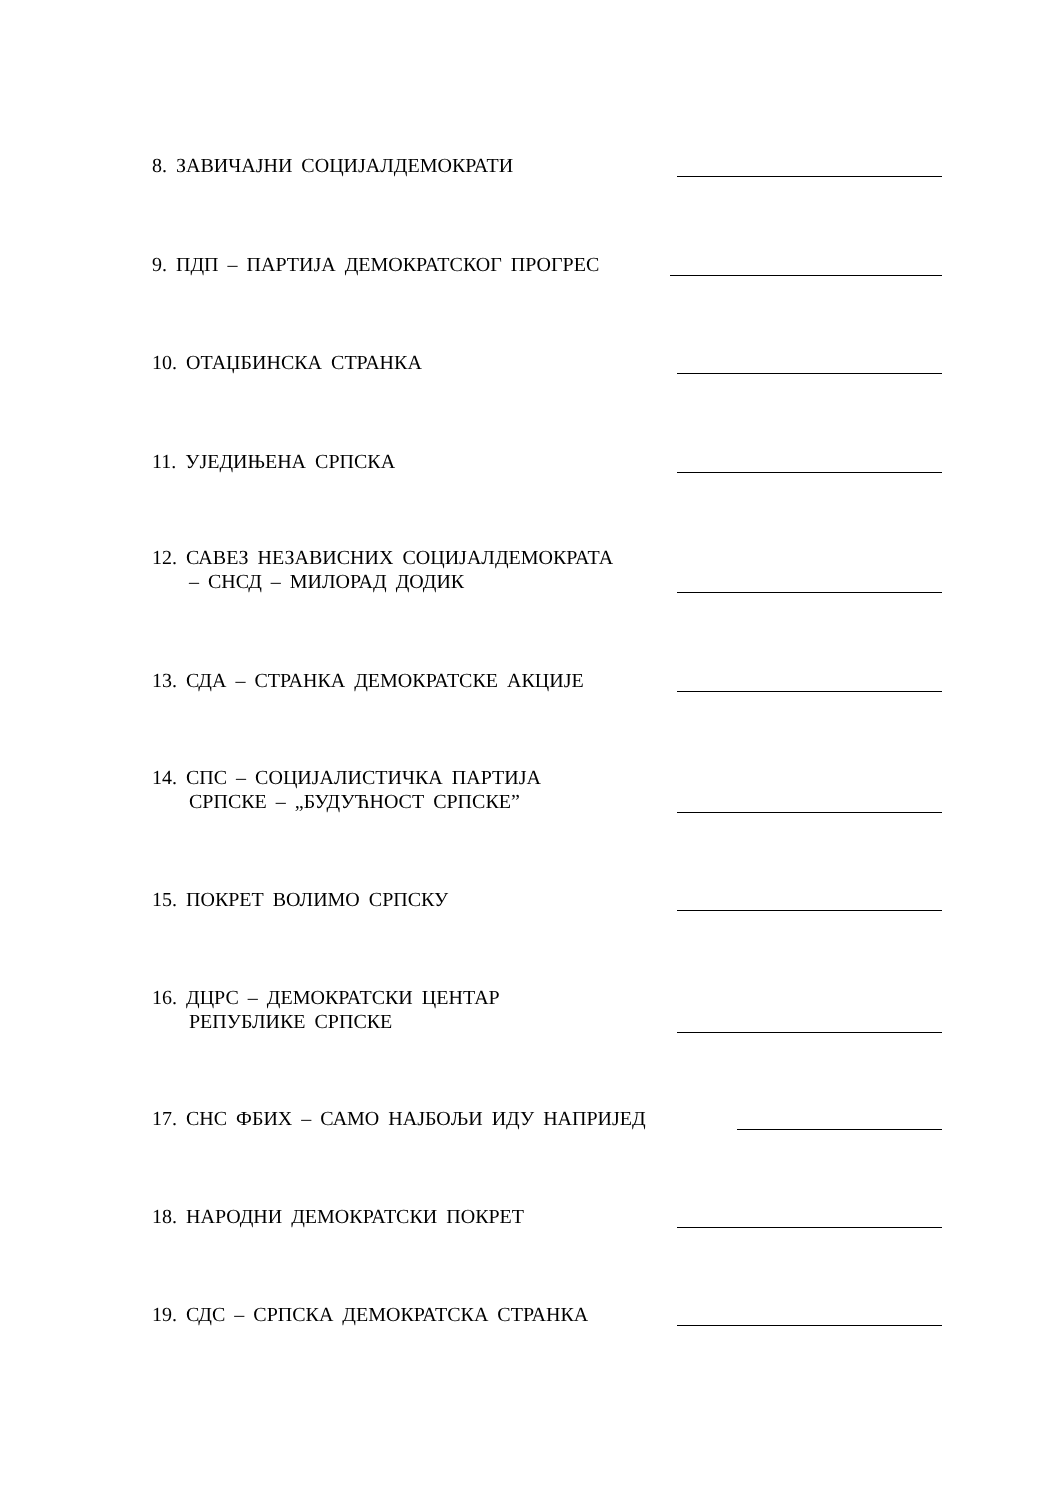8. ЗАВИЧАЈНИ СОЦИЈАЛДЕМОКРАТИ
9. ПДП – ПАРТИЈА ДЕМОКРАТСКОГ ПРОГРЕС
10. ОТАЏБИНСКА СТРАНКА
11. УЈЕДИЊЕНА СРПСКА
12. САВЕЗ НЕЗАВИСНИХ СОЦИЈАЛДЕМОКРАТА
– СНСД – МИЛОРАД ДОДИК
13. СДА – СТРАНКА ДЕМОКРАТСКЕ АКЦИЈЕ
14. СПС – СОЦИЈАЛИСТИЧКА ПАРТИЈА
СРПСКЕ – „БУДУЋНОСТ СРПСКЕ”
15. ПОКРЕТ ВОЛИМО СРПСКУ
16. ДЦРС – ДЕМОКРАТСКИ ЦЕНТАР
РЕПУБЛИКЕ СРПСКЕ
17. СНС ФБИХ – САМО НАЈБОЉИ ИДУ НАПРИЈЕД
18. НАРОДНИ ДЕМОКРАТСКИ ПОКРЕТ
19. СДС – СРПСКА ДЕМОКРАТСКА СТРАНКА